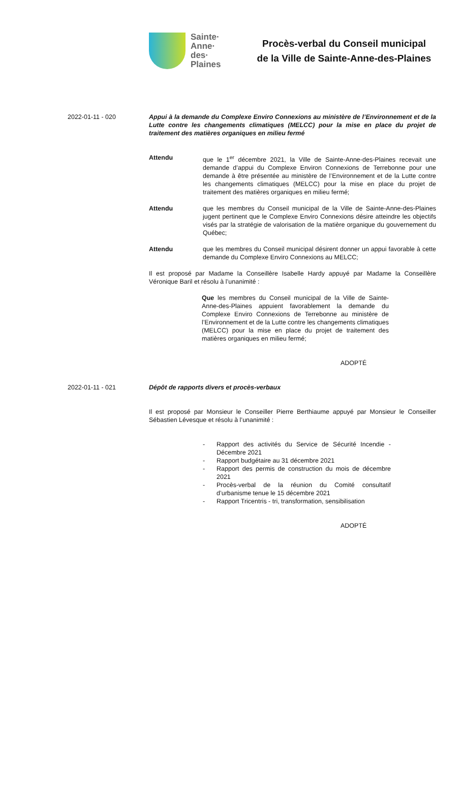Sainte·
Anne·
des·
Plaines
Procès-verbal du Conseil municipal
de la Ville de Sainte-Anne-des-Plaines
2022-01-11 - 020 Appui à la demande du Complexe Enviro Connexions au ministère de l’Environnement et de la Lutte contre les changements climatiques (MELCC) pour la mise en place du projet de traitement des matières organiques en milieu fermé
Attendu que le 1<sup>er</sup> décembre 2021, la Ville de Sainte-Anne-des-Plaines recevait une demande d’appui du Complexe Environ Connexions de Terrebonne pour une demande à être présentée au ministère de l’Environnement et de la Lutte contre les changements climatiques (MELCC) pour la mise en place du projet de traitement des matières organiques en milieu fermé;
Attendu que les membres du Conseil municipal de la Ville de Sainte-Anne-des-Plaines jugent pertinent que le Complexe Enviro Connexions désire atteindre les objectifs visés par la stratégie de valorisation de la matière organique du gouvernement du Québec;
Attendu que les membres du Conseil municipal désirent donner un appui favorable à cette demande du Complexe Enviro Connexions au MELCC;
Il est proposé par Madame la Conseillère Isabelle Hardy appuyé par Madame la Conseillère Véronique Baril et résolu à l’unanimité :
Que les membres du Conseil municipal de la Ville de Sainte-Anne-des-Plaines appuient favorablement la demande du Complexe Enviro Connexions de Terrebonne au ministère de l’Environnement et de la Lutte contre les changements climatiques (MELCC) pour la mise en place du projet de traitement des matières organiques en milieu fermé;
ADOPTÉ
2022-01-11 - 021 Dépôt de rapports divers et procès-verbaux
Il est proposé par Monsieur le Conseiller Pierre Berthiaume appuyé par Monsieur le Conseiller Sébastien Lévesque et résolu à l’unanimité :
- Rapport des activités du Service de Sécurité Incendie - Décembre 2021
- Rapport budgétaire au 31 décembre 2021
- Rapport des permis de construction du mois de décembre 2021
- Procès-verbal de la réunion du Comité consultatif d’urbanisme tenue le 15 décembre 2021
- Rapport Tricentris - tri, transformation, sensibilisation
ADOPTÉ